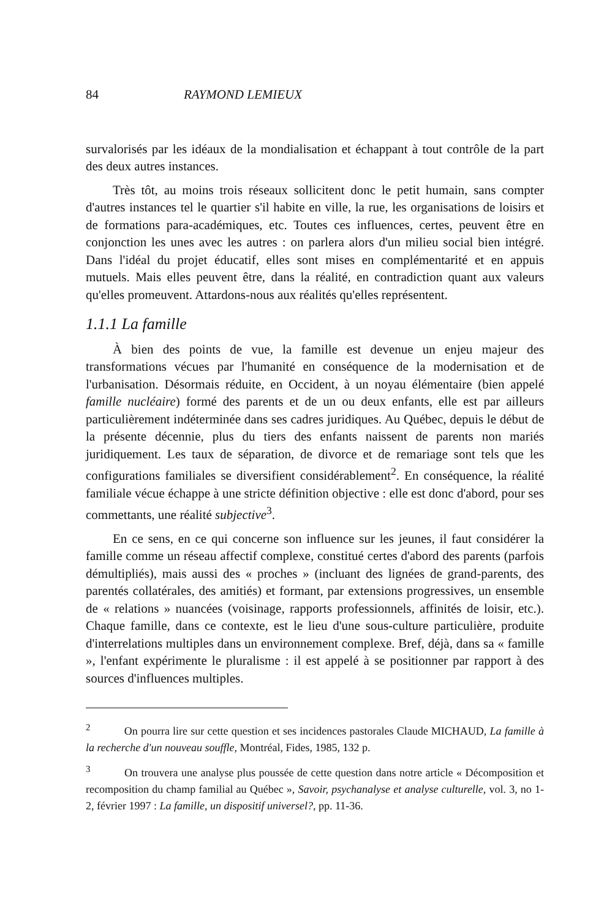84 RAYMOND LEMIEUX
survalorisés par les idéaux de la mondialisation et échappant à tout contrôle de la part des deux autres instances.
Très tôt, au moins trois réseaux sollicitent donc le petit humain, sans compter d'autres instances tel le quartier s'il habite en ville, la rue, les organisations de loisirs et de formations para-académiques, etc. Toutes ces influences, certes, peuvent être en conjonction les unes avec les autres : on parlera alors d'un milieu social bien intégré. Dans l'idéal du projet éducatif, elles sont mises en complémentarité et en appuis mutuels. Mais elles peuvent être, dans la réalité, en contradiction quant aux valeurs qu'elles promeuvent. Attardons-nous aux réalités qu'elles représentent.
1.1.1 La famille
À bien des points de vue, la famille est devenue un enjeu majeur des transformations vécues par l'humanité en conséquence de la modernisation et de l'urbanisation. Désormais réduite, en Occident, à un noyau élémentaire (bien appelé famille nucléaire) formé des parents et de un ou deux enfants, elle est par ailleurs particulièrement indéterminée dans ses cadres juridiques. Au Québec, depuis le début de la présente décennie, plus du tiers des enfants naissent de parents non mariés juridiquement. Les taux de séparation, de divorce et de remariage sont tels que les configurations familiales se diversifient considérablement<sup>2</sup>. En conséquence, la réalité familiale vécue échappe à une stricte définition objective : elle est donc d'abord, pour ses commettants, une réalité subjective<sup>3</sup>.
En ce sens, en ce qui concerne son influence sur les jeunes, il faut considérer la famille comme un réseau affectif complexe, constitué certes d'abord des parents (parfois démultipliés), mais aussi des « proches » (incluant des lignées de grand-parents, des parentés collatérales, des amitiés) et formant, par extensions progressives, un ensemble de « relations » nuancées (voisinage, rapports professionnels, affinités de loisir, etc.). Chaque famille, dans ce contexte, est le lieu d'une sous-culture particulière, produite d'interrelations multiples dans un environnement complexe. Bref, déjà, dans sa « famille », l'enfant expérimente le pluralisme : il est appelé à se positionner par rapport à des sources d'influences multiples.
<sup>2</sup> On pourra lire sur cette question et ses incidences pastorales Claude MICHAUD, La famille à la recherche d'un nouveau souffle, Montréal, Fides, 1985, 132 p.
<sup>3</sup> On trouvera une analyse plus poussée de cette question dans notre article « Décomposition et recomposition du champ familial au Québec », Savoir, psychanalyse et analyse culturelle, vol. 3, no 1-2, février 1997 : La famille, un dispositif universel?, pp. 11-36.